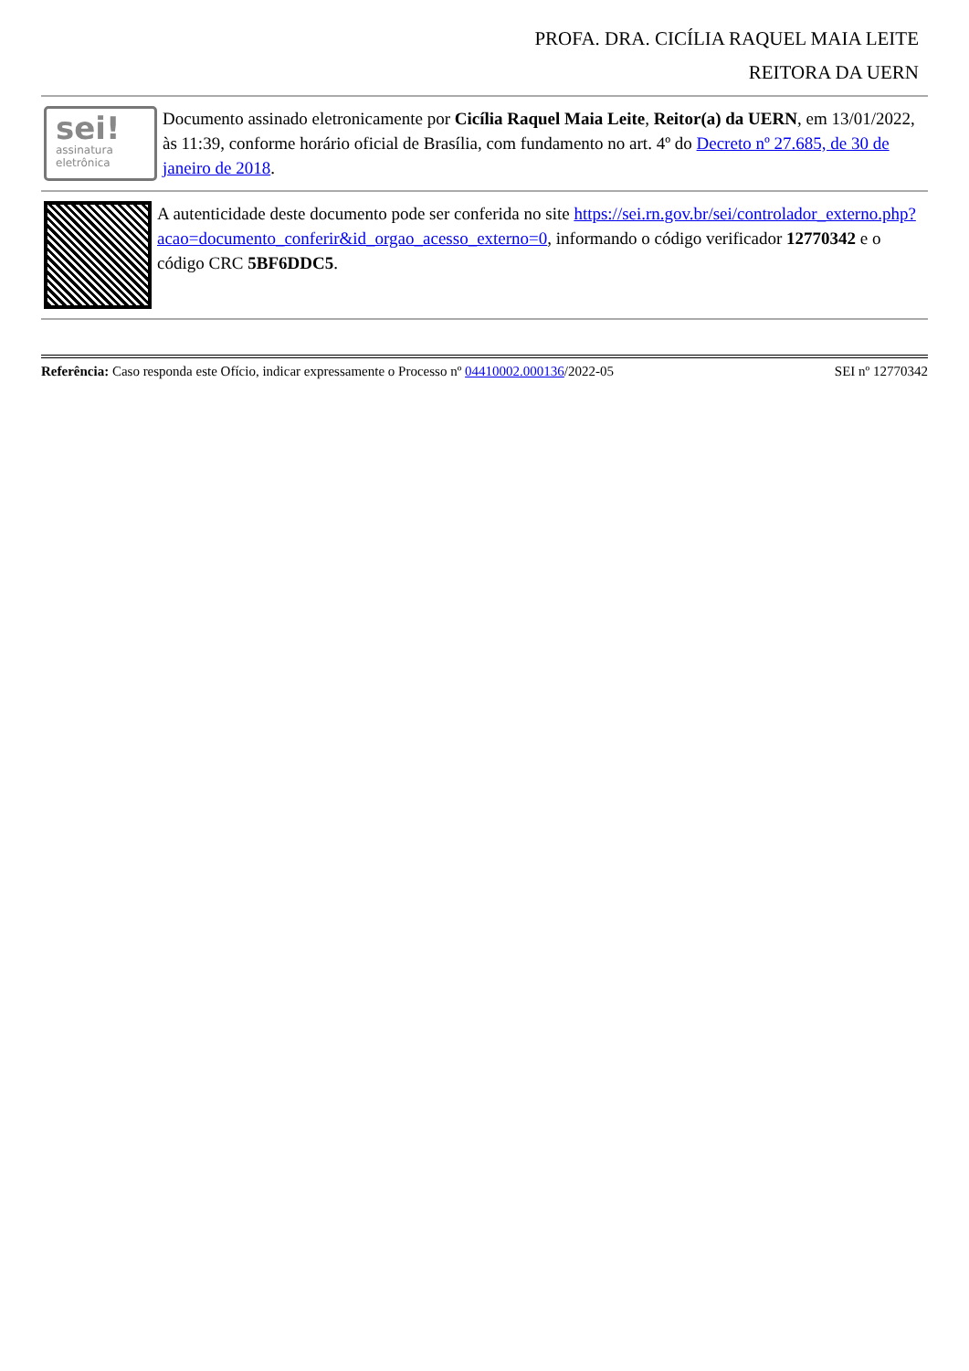PROFA. DRA. CICÍLIA RAQUEL MAIA LEITE
REITORA DA UERN
sei!
assinatura
eletrônica
Documento assinado eletronicamente por Cicília Raquel Maia Leite, Reitor(a) da UERN, em 13/01/2022, às 11:39, conforme horário oficial de Brasília, com fundamento no art. 4º do Decreto nº 27.685, de 30 de janeiro de 2018.
A autenticidade deste documento pode ser conferida no site https://sei.rn.gov.br/sei/controlador_externo.php?
acao=documento_conferir&id_orgao_acesso_externo=0, informando o código verificador 12770342 e o código CRC 5BF6DDC5.
Referência: Caso responda este Ofício, indicar expressamente o Processo nº 04410002.000136/2022-05 SEI nº 12770342